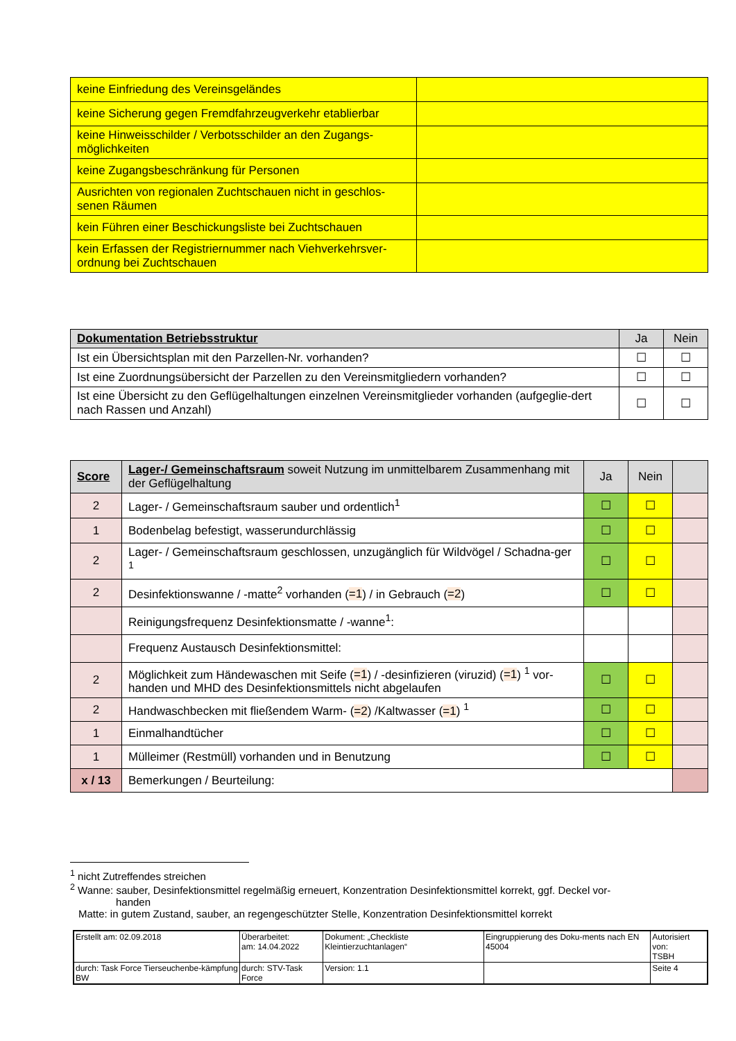| keine Einfriedung des Vereinsgeländes | |
| keine Sicherung gegen Fremdfahrzeugverkehr etablierbar | |
| keine Hinweisschilder / Verbotsschilder an den Zugangs-möglichkeiten | |
| keine Zugangsbeschränkung für Personen | |
| Ausrichten von regionalen Zuchtschauen nicht in geschlos-senen Räumen | |
| kein Führen einer Beschickungsliste bei Zuchtschauen | |
| kein Erfassen der Registriernummer nach Viehverkehrsver-ordnung bei Zuchtschauen | |
| Dokumentation Betriebsstruktur | Ja | Nein |
| --- | --- | --- |
| Ist ein Übersichtsplan mit den Parzellen-Nr. vorhanden? | ☐ | ☐ |
| Ist eine Zuordnungsübersicht der Parzellen zu den Vereinsmitgliedern vorhanden? | ☐ | ☐ |
| Ist eine Übersicht zu den Geflügelhaltungen einzelnen Vereinsmitglieder vorhanden (aufgeglie-dert nach Rassen und Anzahl) | ☐ | ☐ |
| Score | Lager-/ Gemeinschaftsraum soweit Nutzung im unmittelbarem Zusammenhang mit der Geflügelhaltung | Ja | Nein | |
| --- | --- | --- | --- | --- |
| 2 | Lager- / Gemeinschaftsraum sauber und ordentlich<sup>1</sup> | ☐ | ☐ | |
| 1 | Bodenbelag befestigt, wasserundurchlässig | ☐ | ☐ | |
| 2 | Lager- / Gemeinschaftsraum geschlossen, unzugänglich für Wildvögel / Schadna-ger <sup>1</sup> | ☐ | ☐ | |
| 2 | Desinfektionswanne / -matte<sup>2</sup> vorhanden ( =1 ) / in Gebrauch ( =2 ) | ☐ | ☐ | |
| | Reinigungsfrequenz Desinfektionsmatte / -wanne<sup>1</sup>: | | | |
| | Frequenz Austausch Desinfektionsmittel: | | | |
| 2 | Möglichkeit zum Händewaschen mit Seife ( =1 ) / -desinfizieren (viruzid) ( =1 ) <sup>1</sup> vor-handen und MHD des Desinfektionsmittels nicht abgelaufen | ☐ | ☐ | |
| 2 | Handwaschbecken mit fließendem Warm- ( =2 ) /Kaltwasser ( =1 ) <sup>1</sup> | ☐ | ☐ | |
| 1 | Einmalhandtücher | ☐ | ☐ | |
| 1 | Mülleimer (Restmüll) vorhanden und in Benutzung | ☐ | ☐ | |
| x / 13 | Bemerkungen / Beurteilung: | | | |
<sup>1</sup> nicht Zutreffendes streichen
<sup>2</sup> Wanne: sauber, Desinfektionsmittel regelmäßig erneuert, Konzentration Desinfektionsmittel korrekt, ggf. Deckel vor-
handen
Matte: in gutem Zustand, sauber, an regengeschützter Stelle, Konzentration Desinfektionsmittel korrekt
| Erstellt am: 02.09.2018 | Überarbeitet: am: 14.04.2022 | Dokument: „Checkliste Kleintierzuchtanlagen“ | Eingruppierung des Doku-ments nach EN 45004 | Autorisiert von: TSBH |
| durch: Task Force Tierseuchenbe-kämpfung BW | durch: STV-Task Force | Version: 1.1 | | Seite 4 |